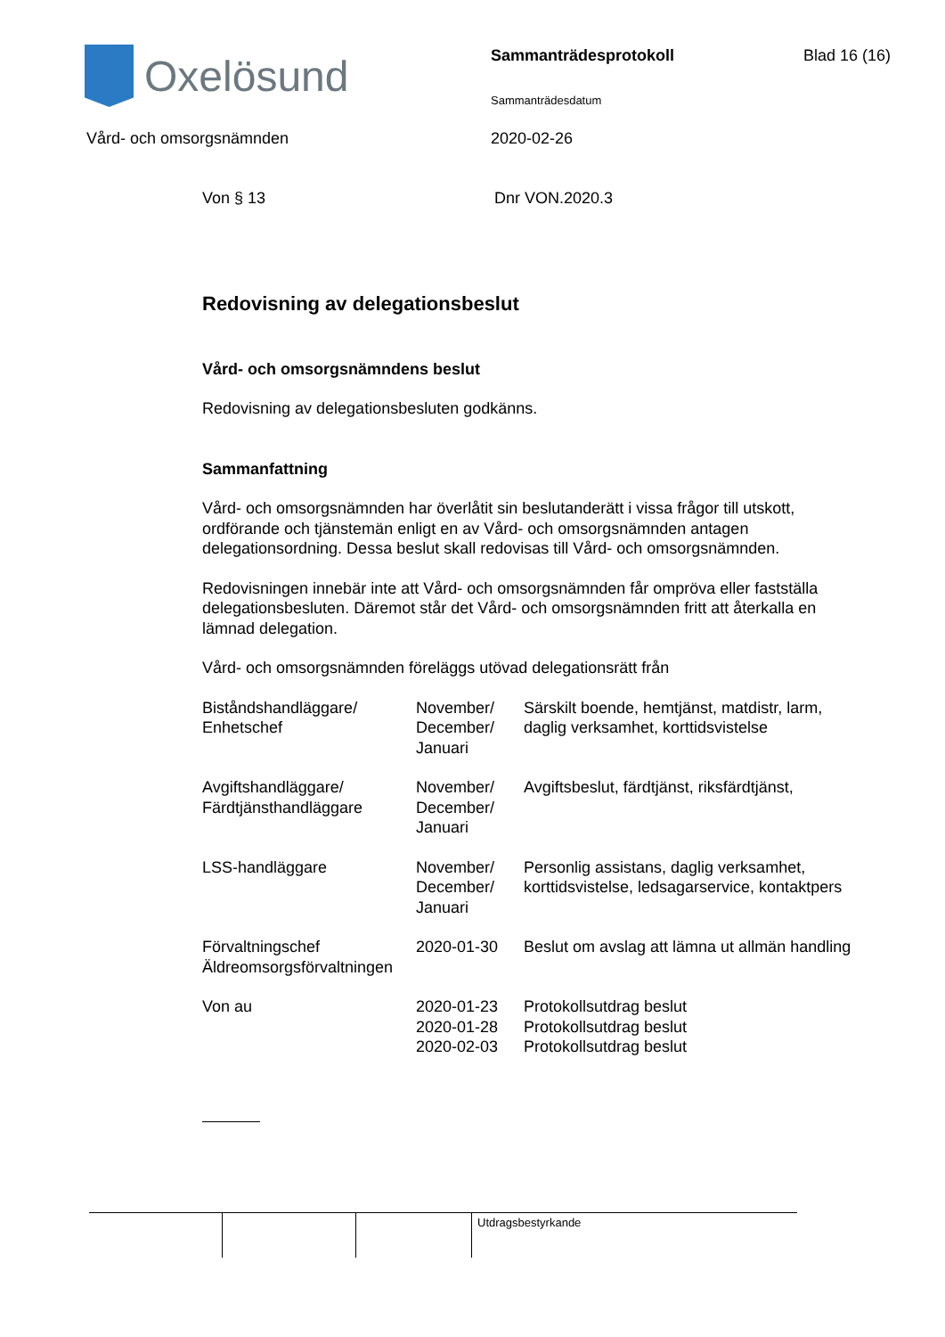Oxelösund Sammanträdesprotokoll Blad 16 (16)
Sammanträdesdatum
Vård- och omsorgsnämnden 2020-02-26
Von § 13 Dnr VON.2020.3
Redovisning av delegationsbeslut
Vård- och omsorgsnämndens beslut
Redovisning av delegationsbesluten godkänns.
Sammanfattning
Vård- och omsorgsnämnden har överlåtit sin beslutanderätt i vissa frågor till utskott, ordförande och tjänstemän enligt en av Vård- och omsorgsnämnden antagen delegationsordning. Dessa beslut skall redovisas till Vård- och omsorgsnämnden.
Redovisningen innebär inte att Vård- och omsorgsnämnden får ompröva eller fastställa delegationsbesluten. Däremot står det Vård- och omsorgsnämnden fritt att återkalla en lämnad delegation.
Vård- och omsorgsnämnden föreläggs utövad delegationsrätt från
| Biståndshandläggare/ Enhetschef | November/ December/ Januari | Särskilt boende, hemtjänst, matdistr, larm, daglig verksamhet, korttidsvistelse |
| Avgiftshandläggare/ Färdtjänsthandläggare | November/ December/ Januari | Avgiftsbeslut, färdtjänst, riksfärdtjänst, |
| LSS-handläggare | November/ December/ Januari | Personlig assistans, daglig verksamhet, korttidsvistelse, ledsagarservice, kontaktpers |
| Förvaltningschef Äldreomsorgsförvaltningen | 2020-01-30 | Beslut om avslag att lämna ut allmän handling |
| Von au | 2020-01-23 2020-01-28 2020-02-03 | Protokollsutdrag beslut Protokollsutdrag beslut Protokollsutdrag beslut |
Utdragsbestyrkande